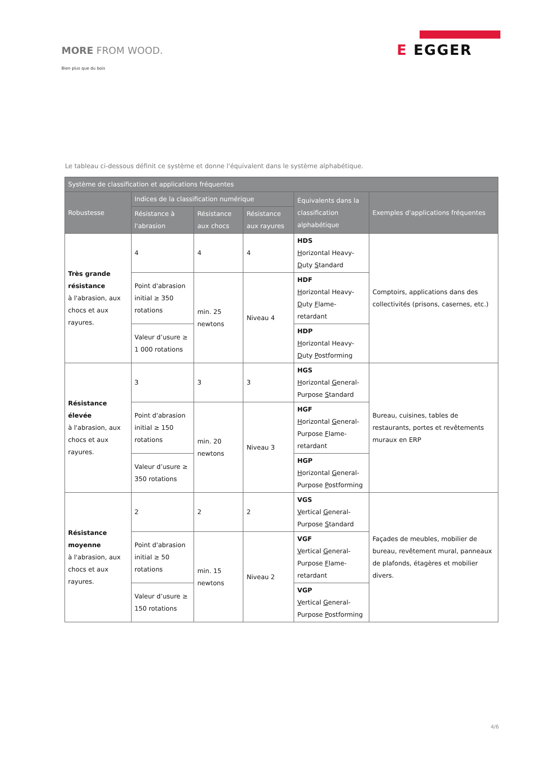MORE FROM WOOD.
Bien plus que du bois
E EGGER
Le tableau ci-dessous définit ce système et donne l'équivalent dans le système alphabétique.
| Système de classification et applications fréquentes | | | | | |
| --- | --- | --- | --- | --- | --- |
| Robustesse | Indices de la classification numérique | | | Équivalents dans la classification alphabétique | Exemples d'applications fréquentes |
| | Résistance à l'abrasion | Résistance aux chocs | Résistance aux rayures | | |
| Très grande résistance à l'abrasion, aux chocs et aux rayures. | 4 | 4 | 4 | HDS H orizontal Heavy- D uty S tandard | Comptoirs, applications dans des collectivités (prisons, casernes, etc.) |
| | Point d'abrasion initial ≥ 350 rotations | min. 25 newtons | Niveau 4 | HDF H orizontal Heavy- D uty F lame-retardant | |
| | Valeur d’usure ≥ 1 000 rotations | | | HDP H orizontal Heavy- D uty P ostforming | |
| Résistance élevée à l'abrasion, aux chocs et aux rayures. | 3 | 3 | 3 | HGS H orizontal G eneral-Purpose S tandard | Bureau, cuisines, tables de restaurants, portes et revêtements muraux en ERP |
| | Point d'abrasion initial ≥ 150 rotations | min. 20 newtons | Niveau 3 | HGF H orizontal G eneral-Purpose F lame-retardant | |
| | Valeur d’usure ≥ 350 rotations | | | HGP H orizontal G eneral-Purpose P ostforming | |
| Résistance moyenne à l'abrasion, aux chocs et aux rayures. | 2 | 2 | 2 | VGS V ertical G eneral-Purpose S tandard | Façades de meubles, mobilier de bureau, revêtement mural, panneaux de plafonds, étagères et mobilier divers. |
| | Point d'abrasion initial ≥ 50 rotations | min. 15 newtons | Niveau 2 | VGF V ertical G eneral-Purpose F lame-retardant | |
| | Valeur d’usure ≥ 150 rotations | | | VGP V ertical G eneral-Purpose P ostforming | |
4/6